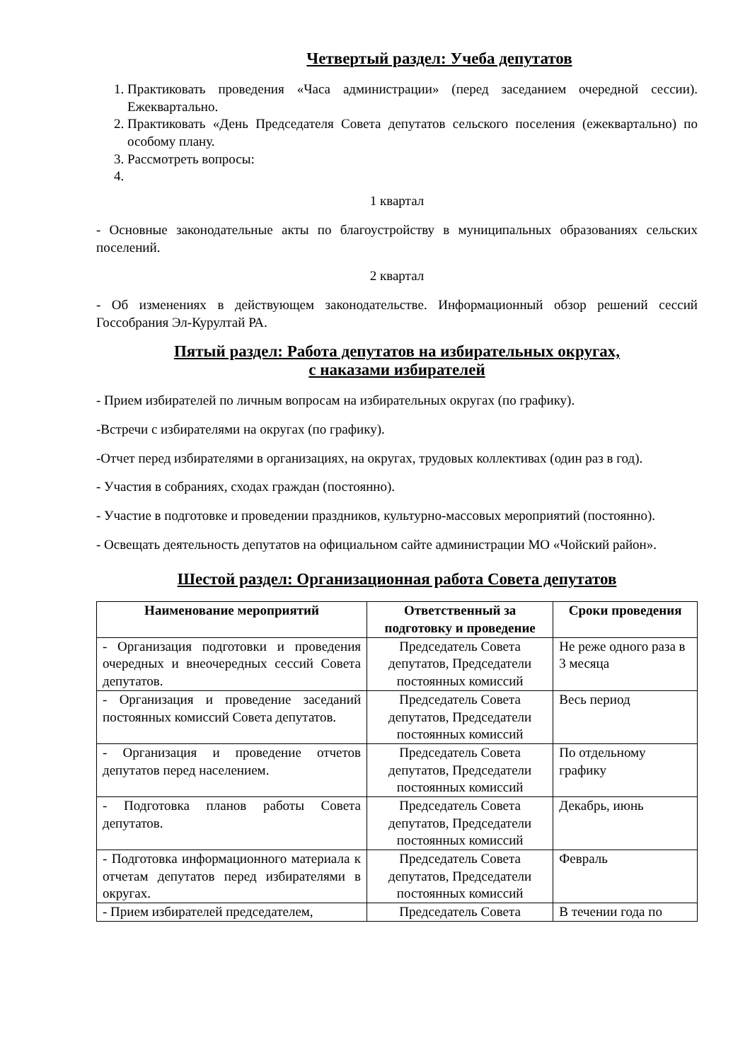Четвертый раздел: Учеба депутатов
1. Практиковать проведения «Часа администрации» (перед заседанием очередной сессии). Ежеквартально.
2. Практиковать «День Председателя Совета депутатов сельского поселения (ежеквартально) по особому плану.
3. Рассмотреть вопросы:
1 квартал
- Основные законодательные акты по благоустройству в муниципальных образованиях сельских поселений.
2 квартал
- Об изменениях в действующем законодательстве. Информационный обзор решений сессий Госсобрания Эл-Курултай РА.
Пятый раздел: Работа депутатов на избирательных округах,
с наказами избирателей
- Прием избирателей по личным вопросам на избирательных округах (по графику).
-Встречи с избирателями на округах (по графику).
-Отчет перед избирателями в организациях, на округах, трудовых коллективах (один раз в год).
- Участия в собраниях, сходах граждан (постоянно).
- Участие в подготовке и проведении праздников, культурно-массовых мероприятий (постоянно).
- Освещать деятельность депутатов на официальном сайте администрации МО «Чойский район».
Шестой раздел: Организационная работа Совета депутатов
| Наименование мероприятий | Ответственный за подготовку и проведение | Сроки проведения |
| --- | --- | --- |
| - Организация подготовки и проведения очередных и внеочередных сессий Совета депутатов. | Председатель Совета депутатов, Председатели постоянных комиссий | Не реже одного раза в 3 месяца |
| - Организация и проведение заседаний постоянных комиссий Совета депутатов. | Председатель Совета депутатов, Председатели постоянных комиссий | Весь период |
| - Организация и проведение отчетов депутатов перед населением. | Председатель Совета депутатов, Председатели постоянных комиссий | По отдельному графику |
| - Подготовка планов работы Совета депутатов. | Председатель Совета депутатов, Председатели постоянных комиссий | Декабрь, июнь |
| - Подготовка информационного материала к отчетам депутатов перед избирателями в округах. | Председатель Совета депутатов, Председатели постоянных комиссий | Февраль |
| - Прием избирателей председателем, | Председатель Совета | В течении года по |